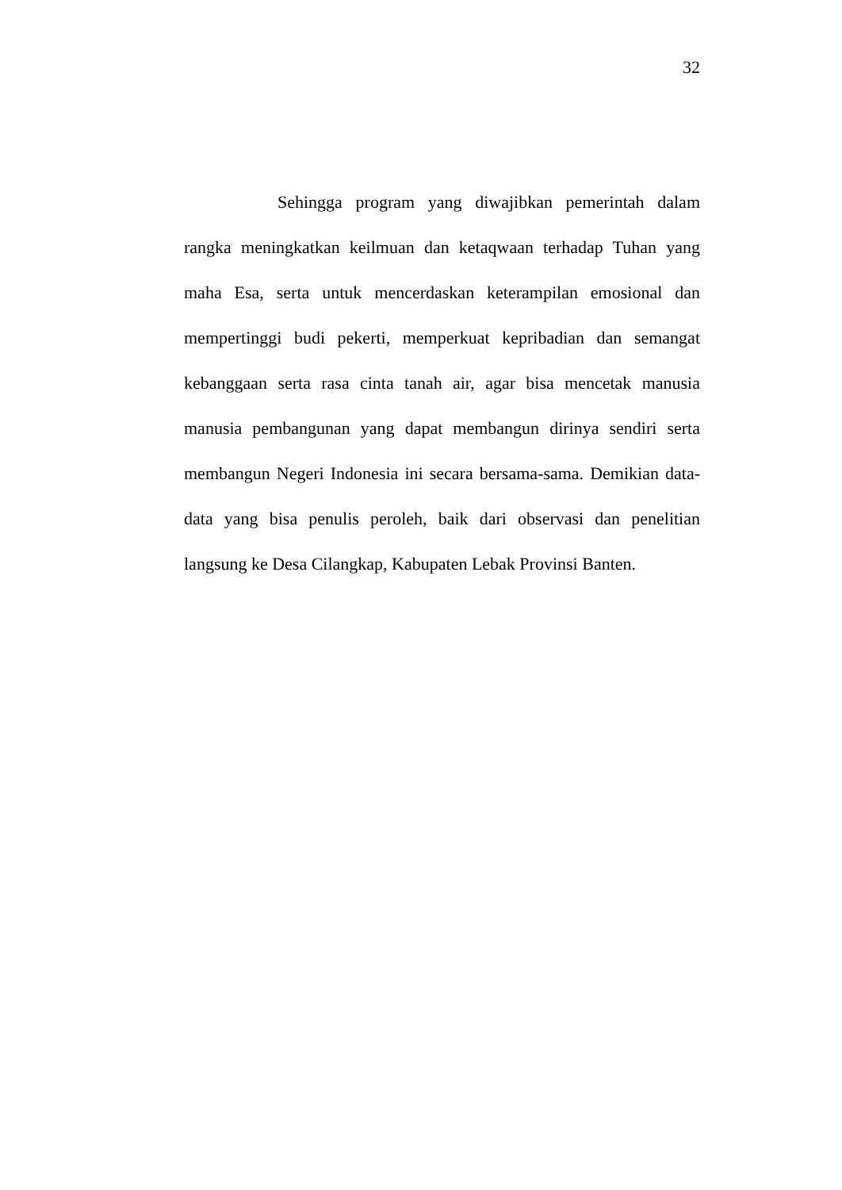32
Sehingga program yang diwajibkan pemerintah dalam rangka meningkatkan keilmuan dan ketaqwaan terhadap Tuhan yang maha Esa, serta untuk mencerdaskan keterampilan emosional dan mempertinggi budi pekerti, memperkuat kepribadian dan semangat kebanggaan serta rasa cinta tanah air, agar bisa mencetak manusia manusia pembangunan yang dapat membangun dirinya sendiri serta membangun Negeri Indonesia ini secara bersama-sama. Demikian data-data yang bisa penulis peroleh, baik dari observasi dan penelitian langsung ke Desa Cilangkap, Kabupaten Lebak Provinsi Banten.